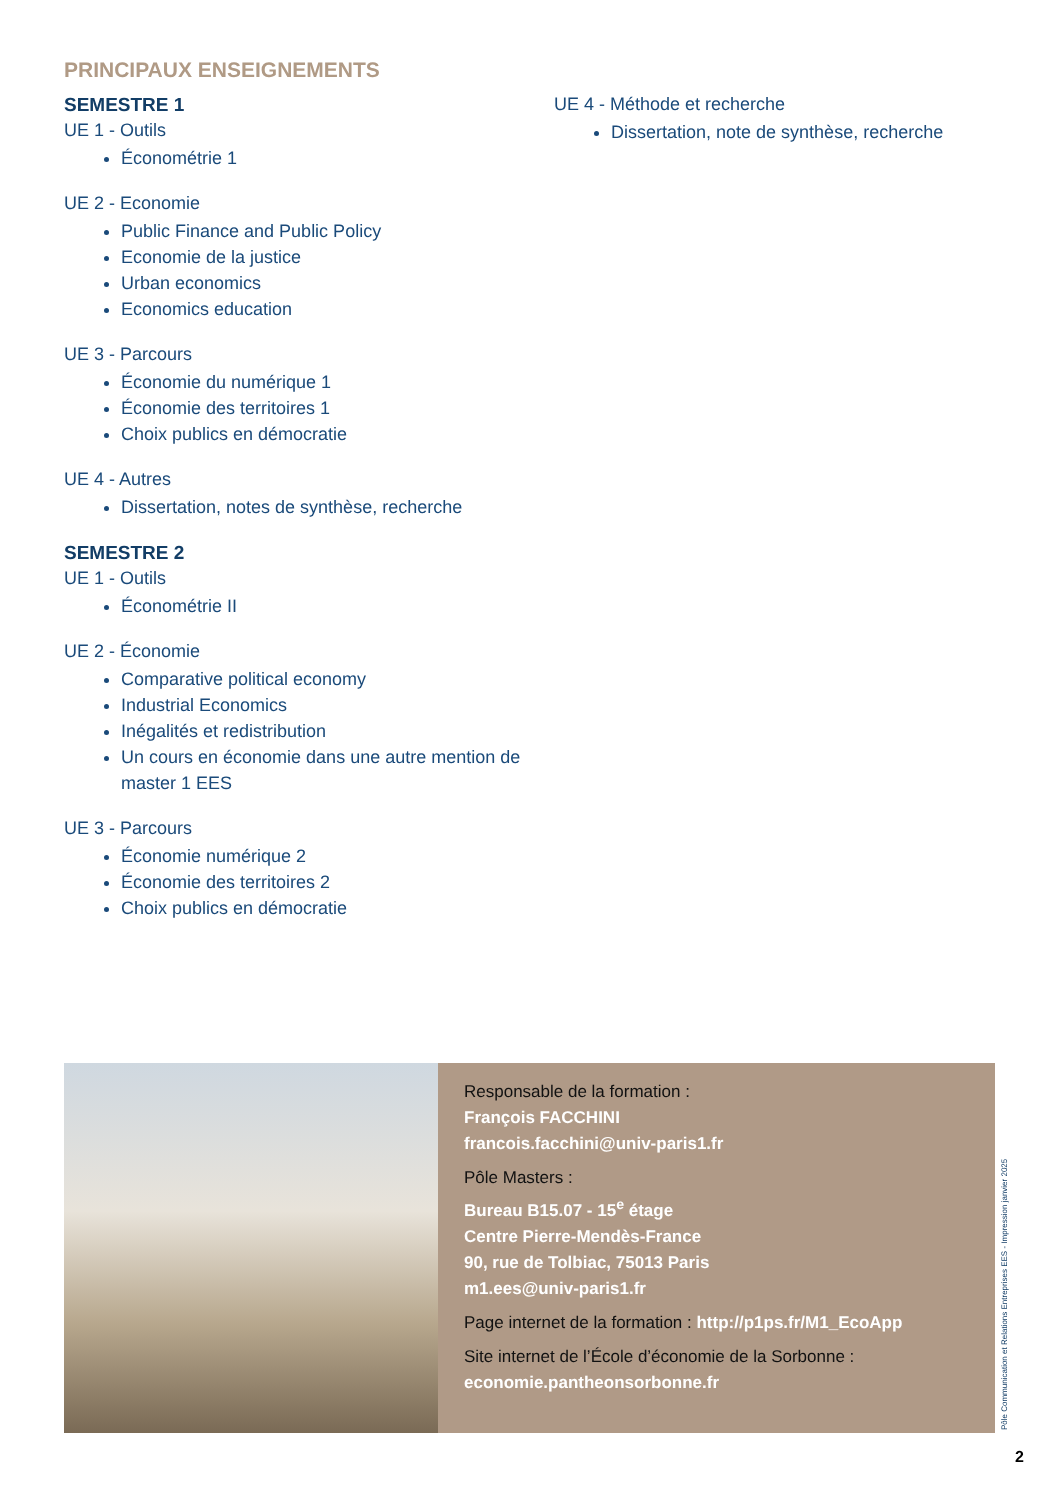PRINCIPAUX ENSEIGNEMENTS
SEMESTRE 1
UE 1 - Outils
Économétrie 1
UE 2 - Economie
Public Finance and Public Policy
Economie de la justice
Urban economics
Economics education
UE 3 - Parcours
Économie du numérique 1
Économie des territoires 1
Choix publics en démocratie
UE 4 - Autres
Dissertation, notes de synthèse, recherche
SEMESTRE 2
UE 1 - Outils
Économétrie II
UE 2 - Économie
Comparative political economy
Industrial Economics
Inégalités et redistribution
Un cours en économie dans une autre mention de master 1 EES
UE 3 - Parcours
Économie numérique 2
Économie des territoires 2
Choix publics en démocratie
UE 4 - Méthode et recherche
Dissertation, note de synthèse, recherche
Responsable de la formation :
François FACCHINI
francois.facchini@univ-paris1.fr
Pôle Masters :
Bureau B15.07 - 15<sup>e</sup> étage
Centre Pierre-Mendès-France
90, rue de Tolbiac, 75013 Paris
m1.ees@univ-paris1.fr
Page internet de la formation : http://p1ps.fr/M1_EcoApp
Site internet de l’École d’économie de la Sorbonne :
economie.pantheonsorbonne.fr
Pôle Communication et Relations Entreprises EES - Impression janvier 2025
2